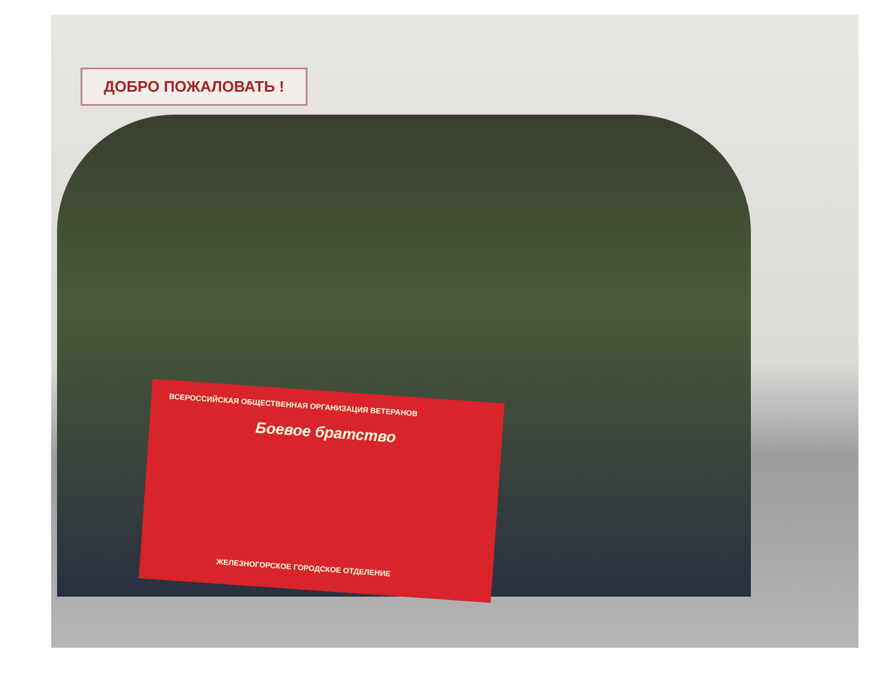ДОБРО ПОЖАЛОВАТЬ !
ВСЕРОССИЙСКАЯ ОБЩЕСТВЕННАЯ ОРГАНИЗАЦИЯ ВЕТЕРАНОВ
Боевое братство
ЖЕЛЕЗНОГОРСКОЕ ГОРОДСКОЕ ОТДЕЛЕНИЕ